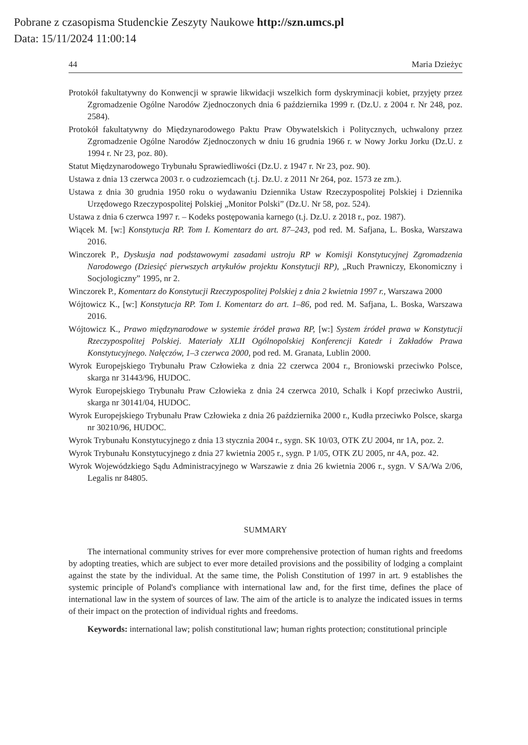Pobrane z czasopisma Studenckie Zeszyty Naukowe http://szn.umcs.pl
Data: 15/11/2024 11:00:14
44 Maria Dzieżyc
Protokół fakultatywny do Konwencji w sprawie likwidacji wszelkich form dyskryminacji kobiet, przyjęty przez Zgromadzenie Ogólne Narodów Zjednoczonych dnia 6 października 1999 r. (Dz.U. z 2004 r. Nr 248, poz. 2584).
Protokół fakultatywny do Międzynarodowego Paktu Praw Obywatelskich i Politycznych, uchwalony przez Zgromadzenie Ogólne Narodów Zjednoczonych w dniu 16 grudnia 1966 r. w Nowy Jorku Jorku (Dz.U. z 1994 r. Nr 23, poz. 80).
Statut Międzynarodowego Trybunału Sprawiedliwości (Dz.U. z 1947 r. Nr 23, poz. 90).
Ustawa z dnia 13 czerwca 2003 r. o cudzoziemcach (t.j. Dz.U. z 2011 Nr 264, poz. 1573 ze zm.).
Ustawa z dnia 30 grudnia 1950 roku o wydawaniu Dziennika Ustaw Rzeczypospolitej Polskiej i Dziennika Urzędowego Rzeczypospolitej Polskiej „Monitor Polski” (Dz.U. Nr 58, poz. 524).
Ustawa z dnia 6 czerwca 1997 r. – Kodeks postępowania karnego (t.j. Dz.U. z 2018 r., poz. 1987).
Wiącek M. [w:] Konstytucja RP. Tom I. Komentarz do art. 87–243, pod red. M. Safjana, L. Boska, Warszawa 2016.
Winczorek P., Dyskusja nad podstawowymi zasadami ustroju RP w Komisji Konstytucyjnej Zgromadzenia Narodowego (Dziesięć pierwszych artykułów projektu Konstytucji RP), „Ruch Prawniczy, Ekonomiczny i Socjologiczny” 1995, nr 2.
Winczorek P., Komentarz do Konstytucji Rzeczypospolitej Polskiej z dnia 2 kwietnia 1997 r., Warszawa 2000
Wójtowicz K., [w:] Konstytucja RP. Tom I. Komentarz do art. 1–86, pod red. M. Safjana, L. Boska, Warszawa 2016.
Wójtowicz K., Prawo międzynarodowe w systemie źródeł prawa RP, [w:] System źródeł prawa w Konstytucji Rzeczypospolitej Polskiej. Materiały XLII Ogólnopolskiej Konferencji Katedr i Zakładów Prawa Konstytucyjnego. Nałęczów, 1–3 czerwca 2000, pod red. M. Granata, Lublin 2000.
Wyrok Europejskiego Trybunału Praw Człowieka z dnia 22 czerwca 2004 r., Broniowski przeciwko Polsce, skarga nr 31443/96, HUDOC.
Wyrok Europejskiego Trybunału Praw Człowieka z dnia 24 czerwca 2010, Schalk i Kopf przeciwko Austrii, skarga nr 30141/04, HUDOC.
Wyrok Europejskiego Trybunału Praw Człowieka z dnia 26 października 2000 r., Kudła przeciwko Polsce, skarga nr 30210/96, HUDOC.
Wyrok Trybunału Konstytucyjnego z dnia 13 stycznia 2004 r., sygn. SK 10/03, OTK ZU 2004, nr 1A, poz. 2.
Wyrok Trybunału Konstytucyjnego z dnia 27 kwietnia 2005 r., sygn. P 1/05, OTK ZU 2005, nr 4A, poz. 42.
Wyrok Wojewódzkiego Sądu Administracyjnego w Warszawie z dnia 26 kwietnia 2006 r., sygn. V SA/Wa 2/06, Legalis nr 84805.
SUMMARY
The international community strives for ever more comprehensive protection of human rights and freedoms by adopting treaties, which are subject to ever more detailed provisions and the possibility of lodging a complaint against the state by the individual. At the same time, the Polish Constitution of 1997 in art. 9 establishes the systemic principle of Poland's compliance with international law and, for the first time, defines the place of international law in the system of sources of law. The aim of the article is to analyze the indicated issues in terms of their impact on the protection of individual rights and freedoms.
Keywords: international law; polish constitutional law; human rights protection; constitutional principle